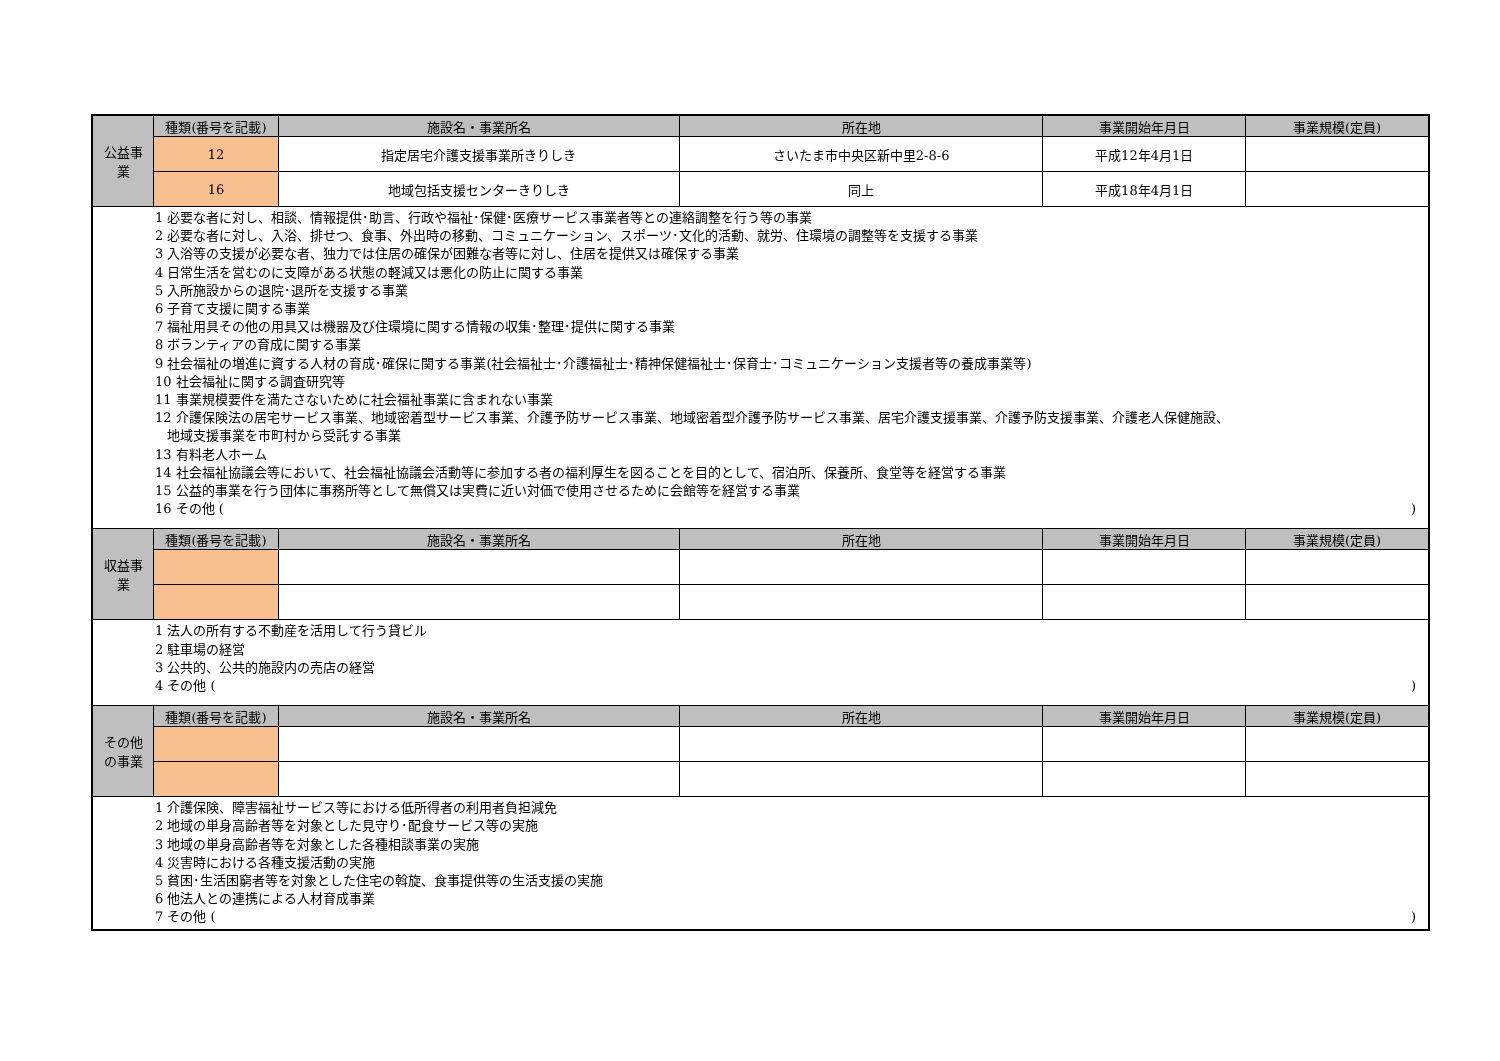| 公益事 業 | 種類(番号を記載) | 施設名・事業所名 | 所在地 | 事業開始年月日 | 事業規模(定員) |
| | 12 | 指定居宅介護支援事業所きりしき | さいたま市中央区新中里2-8-6 | 平成12年4月1日 | |
| | 16 | 地域包括支援センターきりしき | 同上 | 平成18年4月1日 | |
| 1 必要な者に対し、相談、情報提供･助言、行政や福祉･保健･医療サービス事業者等との連絡調整を行う等の事業 2 必要な者に対し、入浴、排せつ、食事、外出時の移動、コミュニケーション、スポーツ･文化的活動、就労、住環境の調整等を支援する事業 3 入浴等の支援が必要な者、独力では住居の確保が困難な者等に対し、住居を提供又は確保する事業 4 日常生活を営むのに支障がある状態の軽減又は悪化の防止に関する事業 5 入所施設からの退院･退所を支援する事業 6 子育て支援に関する事業 7 福祉用具その他の用具又は機器及び住環境に関する情報の収集･整理･提供に関する事業 8 ボランティアの育成に関する事業 9 社会福祉の増進に資する人材の育成･確保に関する事業(社会福祉士･介護福祉士･精神保健福祉士･保育士･コミュニケーション支援者等の養成事業等) 10 社会福祉に関する調査研究等 11 事業規模要件を満たさないために社会福祉事業に含まれない事業 12 介護保険法の居宅サービス事業、地域密着型サービス事業、介護予防サービス事業、地域密着型介護予防サービス事業、居宅介護支援事業、介護予防支援事業、介護老人保健施設、 地域支援事業を市町村から受託する事業 13 有料老人ホーム 14 社会福祉協議会等において、社会福祉協議会活動等に参加する者の福利厚生を図ることを目的として、宿泊所、保養所、食堂等を経営する事業 15 公益的事業を行う団体に事務所等として無償又は実費に近い対価で使用させるために会館等を経営する事業 16 その他 ( ) | | | | | |
| 収益事 業 | 種類(番号を記載) | 施設名・事業所名 | 所在地 | 事業開始年月日 | 事業規模(定員) |
| 1 法人の所有する不動産を活用して行う貸ビル 2 駐車場の経営 3 公共的、公共的施設内の売店の経営 4 その他 ( ) | | | | | |
| その他 の事業 | 種類(番号を記載) | 施設名・事業所名 | 所在地 | 事業開始年月日 | 事業規模(定員) |
| 1 介護保険、障害福祉サービス等における低所得者の利用者負担減免 2 地域の単身高齢者等を対象とした見守り･配食サービス等の実施 3 地域の単身高齢者等を対象とした各種相談事業の実施 4 災害時における各種支援活動の実施 5 貧困･生活困窮者等を対象とした住宅の斡旋、食事提供等の生活支援の実施 6 他法人との連携による人材育成事業 7 その他 ( ) | | | | | |